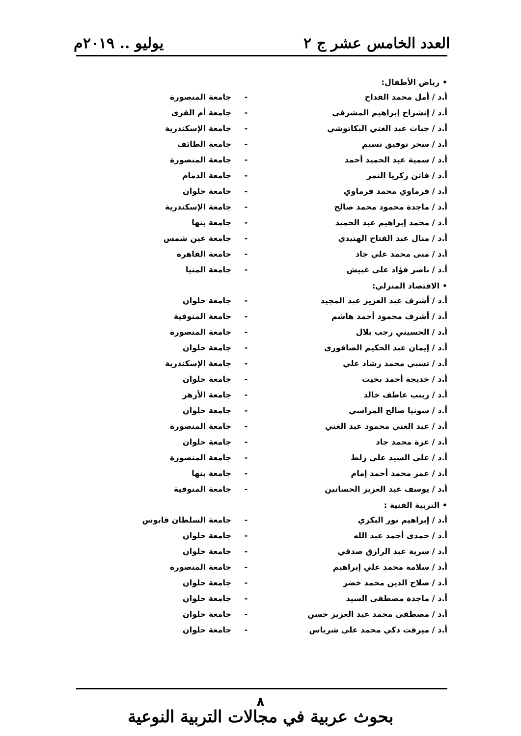العدد الخامس عشر ج ٢ يوليو .. ٢٠١٩م
• رياض الأطفال:
| أ.د / أمل محمد القداح | - | جامعة المنصورة |
| أ.د / إنشراح إبراهيم المشرفي | - | جامعة أم القرى |
| أ.د / جنات عبد الغني البكاتوشي | - | جامعة الإسكندرية |
| أ.د / سحر توفيق نسيم | - | جامعة الطائف |
| أ.د / سمية عبد الحميد أحمد | - | جامعة المنصورة |
| أ.د / فاتن زكريا النمر | - | جامعة الدمام |
| أ.د / فرماوي محمد فرماوي | - | جامعة حلوان |
| أ.د / ماجدة محمود محمد صالح | - | جامعة الإسكندرية |
| أ.د / محمد إبراهيم عبد الحميد | - | جامعة بنها |
| أ.د / منال عبد الفتاح الهنيدي | - | جامعة عين شمس |
| أ.د / منى محمد علي جاد | - | جامعة القاهرة |
| أ.د / ناصر فؤاد علي غبيش | - | جامعة المنيا |
• الاقتصاد المنزلي:
| أ.د / أشرف عبد العزيز عبد المجيد | - | جامعة حلوان |
| أ.د / أشرف محمود أحمد هاشم | - | جامعة المنوفية |
| أ.د / الحسيني رجب بلال | - | جامعة المنصورة |
| أ.د / إيمان عبد الحكيم الصافوري | - | جامعة حلوان |
| أ.د / تسبي محمد رشاد علي | - | جامعة الإسكندرية |
| أ.د / خديجة أحمد بخيت | - | جامعة حلوان |
| أ.د / زينب عاطف خالد | - | جامعة الأزهر |
| أ.د / سونيا صالح المراسي | - | جامعة حلوان |
| أ.د / عبد الغني محمود عبد الغني | - | جامعة المنصورة |
| أ.د / عزة محمد جاد | - | جامعة حلوان |
| أ.د / علي السيد علي زلط | - | جامعة المنصورة |
| أ.د / عمر محمد أحمد إمام | - | جامعة بنها |
| أ.د / يوسف عبد العزيز الحسانين | - | جامعة المنوفية |
• التربية الفنية :
| أ.د / إبراهيم نور البكري | - | جامعة السلطان قابوس |
| أ.د / حمدى أحمد عبد الله | - | جامعة حلوان |
| أ.د / سرية عبد الرازق صدقي | - | جامعة حلوان |
| أ.د / سلامة محمد علي إبراهيم | - | جامعة المنصورة |
| أ.د / صلاح الدين محمد خضر | - | جامعة حلوان |
| أ.د / ماجدة مصطفى السيد | - | جامعة حلوان |
| أ.د / مصطفى محمد عبد العزيز حسن | - | جامعة حلوان |
| أ.د / ميرفت ذكي محمد علي شرباس | - | جامعة حلوان |
٨
بحوث عربية في مجالات التربية النوعية